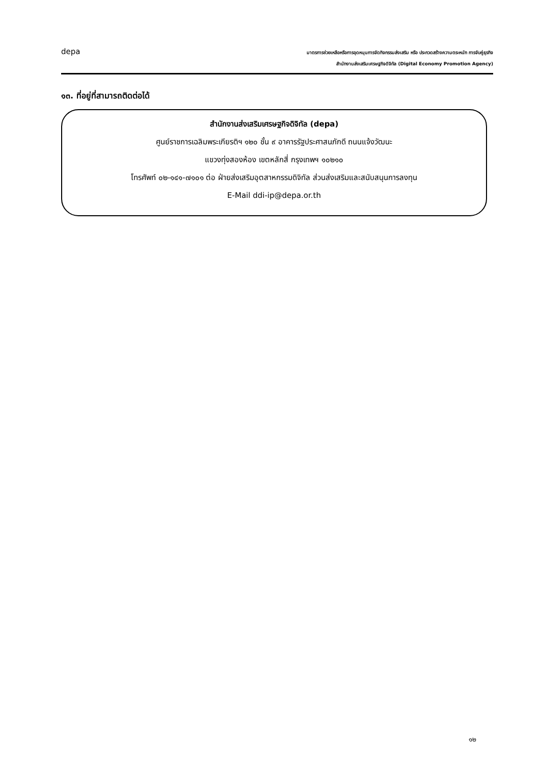depa
มาตรการช่วยเหลือหรือการอุดหนุนการจัดกิจกรรมส่งเสริม หรือ ประกวดสร้างความตระหนัก การจับคู่ธุรกิจ
สำนักงานส่งเสริมเศรษฐกิจดิจิทัล (Digital Economy Promotion Agency)
๑๓. ที่อยู่ที่สามารถติดต่อได้
สำนักงานส่งเสริมเศรษฐกิจดิจิทัล (depa)
ศูนย์ราชการเฉลิมพระเกียรติฯ ๑๒๐ ชั้น ๙ อาคารรัฐประศาสนภักดี ถนนแจ้งวัฒนะ
แขวงทุ่งสองห้อง เขตหลักสี่ กรุงเทพฯ ๑๐๒๑๐
โทรศัพท์ ๐๒-๑๔๑-๗๑๐๑ ต่อ ฝ่ายส่งเสริมอุตสาหกรรมดิจิทัล ส่วนส่งเสริมและสนับสนุนการลงทุน
E-Mail ddi-ip@depa.or.th
๑๒